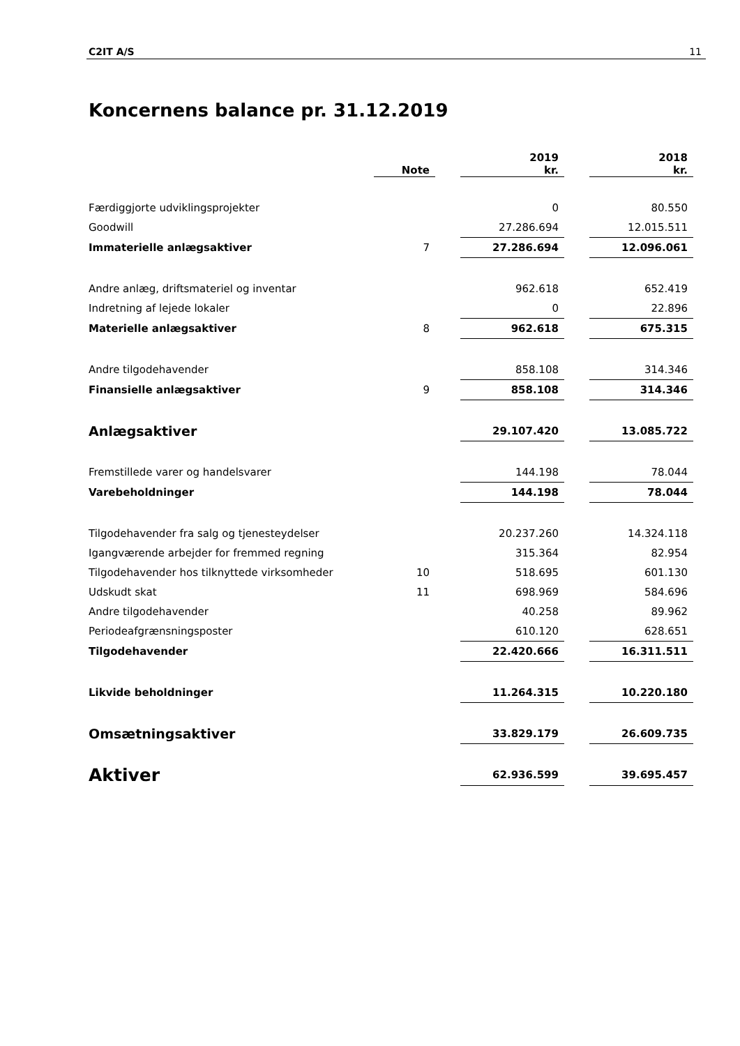C2IT A/S 11
Koncernens balance pr. 31.12.2019
| | Note | | 2019 kr. | | 2018 kr. |
| --- | --- | --- | --- | --- | --- |
| Færdiggjorte udviklingsprojekter | | | 0 | | 80.550 |
| Goodwill | | | 27.286.694 | | 12.015.511 |
| Immaterielle anlægsaktiver | 7 | | 27.286.694 | | 12.096.061 |
| Andre anlæg, driftsmateriel og inventar | | | 962.618 | | 652.419 |
| Indretning af lejede lokaler | | | 0 | | 22.896 |
| Materielle anlægsaktiver | 8 | | 962.618 | | 675.315 |
| Andre tilgodehavender | | | 858.108 | | 314.346 |
| Finansielle anlægsaktiver | 9 | | 858.108 | | 314.346 |
| Anlægsaktiver | | | 29.107.420 | | 13.085.722 |
| Fremstillede varer og handelsvarer | | | 144.198 | | 78.044 |
| Varebeholdninger | | | 144.198 | | 78.044 |
| Tilgodehavender fra salg og tjenesteydelser | | | 20.237.260 | | 14.324.118 |
| Igangværende arbejder for fremmed regning | | | 315.364 | | 82.954 |
| Tilgodehavender hos tilknyttede virksomheder | 10 | | 518.695 | | 601.130 |
| Udskudt skat | 11 | | 698.969 | | 584.696 |
| Andre tilgodehavender | | | 40.258 | | 89.962 |
| Periodeafgrænsningsposter | | | 610.120 | | 628.651 |
| Tilgodehavender | | | 22.420.666 | | 16.311.511 |
| Likvide beholdninger | | | 11.264.315 | | 10.220.180 |
| Omsætningsaktiver | | | 33.829.179 | | 26.609.735 |
| Aktiver | | | 62.936.599 | | 39.695.457 |